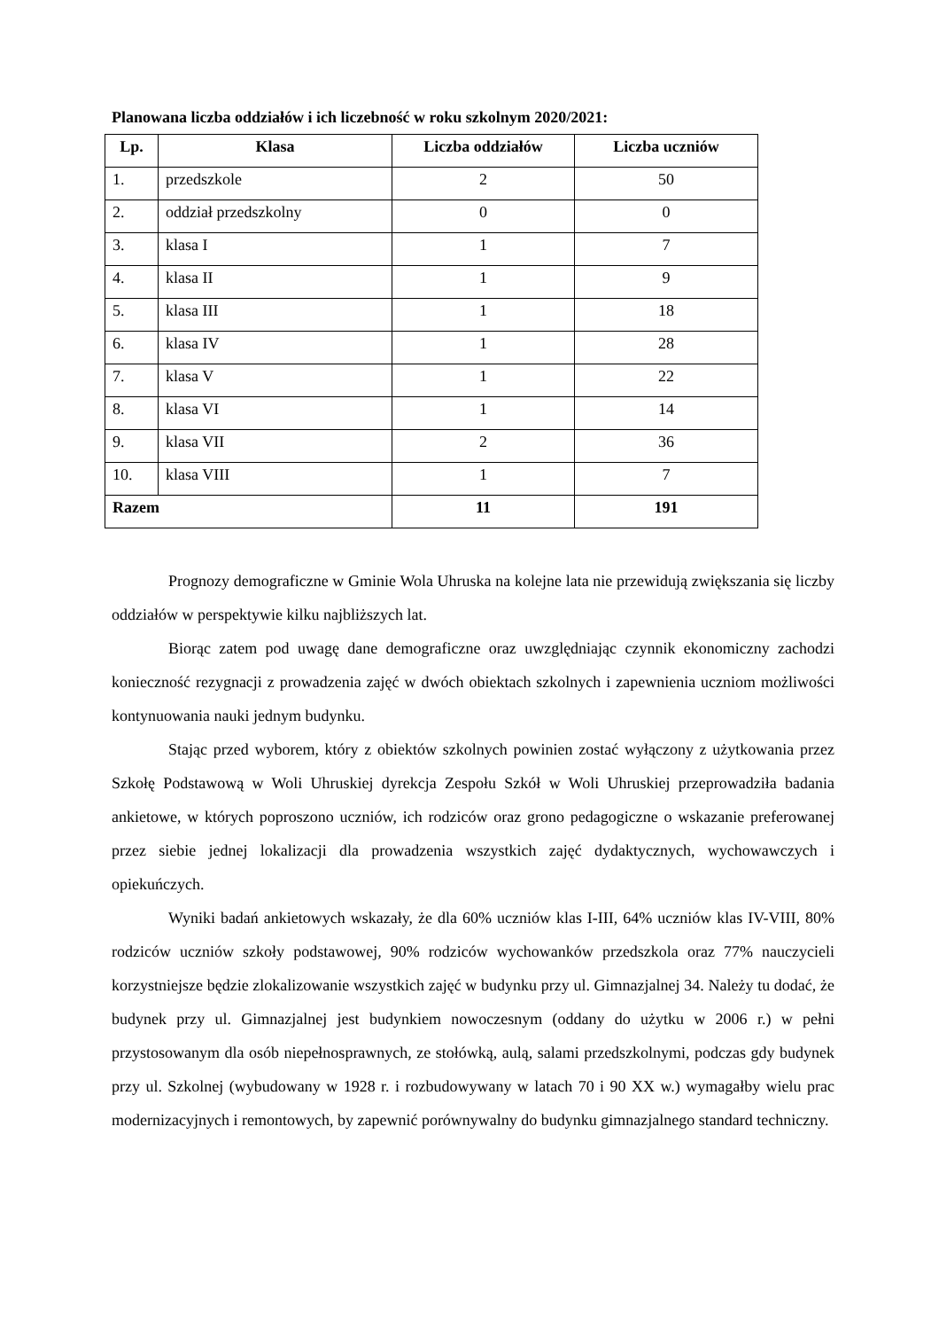Planowana liczba oddziałów i ich liczebność w roku szkolnym 2020/2021:
| Lp. | Klasa | Liczba oddziałów | Liczba uczniów |
| --- | --- | --- | --- |
| 1. | przedszkole | 2 | 50 |
| 2. | oddział przedszkolny | 0 | 0 |
| 3. | klasa I | 1 | 7 |
| 4. | klasa II | 1 | 9 |
| 5. | klasa III | 1 | 18 |
| 6. | klasa IV | 1 | 28 |
| 7. | klasa V | 1 | 22 |
| 8. | klasa VI | 1 | 14 |
| 9. | klasa VII | 2 | 36 |
| 10. | klasa VIII | 1 | 7 |
| Razem | | 11 | 191 |
Prognozy demograficzne w Gminie Wola Uhruska na kolejne lata nie przewidują zwiększania się liczby oddziałów w perspektywie kilku najbliższych lat.
Biorąc zatem pod uwagę dane demograficzne oraz uwzględniając czynnik ekonomiczny zachodzi konieczność rezygnacji z prowadzenia zajęć w dwóch obiektach szkolnych i zapewnienia uczniom możliwości kontynuowania nauki jednym budynku.
Stając przed wyborem, który z obiektów szkolnych powinien zostać wyłączony z użytkowania przez Szkołę Podstawową w Woli Uhruskiej dyrekcja Zespołu Szkół w Woli Uhruskiej przeprowadziła badania ankietowe, w których poproszono uczniów, ich rodziców oraz grono pedagogiczne o wskazanie preferowanej przez siebie jednej lokalizacji dla prowadzenia wszystkich zajęć dydaktycznych, wychowawczych i opiekuńczych.
Wyniki badań ankietowych wskazały, że dla 60% uczniów klas I-III, 64% uczniów klas IV-VIII, 80% rodziców uczniów szkoły podstawowej, 90% rodziców wychowanków przedszkola oraz 77% nauczycieli korzystniejsze będzie zlokalizowanie wszystkich zajęć w budynku przy ul. Gimnazjalnej 34. Należy tu dodać, że budynek przy ul. Gimnazjalnej jest budynkiem nowoczesnym (oddany do użytku w 2006 r.) w pełni przystosowanym dla osób niepełnosprawnych, ze stołówką, aulą, salami przedszkolnymi, podczas gdy budynek przy ul. Szkolnej (wybudowany w 1928 r. i rozbudowywany w latach 70 i 90 XX w.) wymagałby wielu prac modernizacyjnych i remontowych, by zapewnić porównywalny do budynku gimnazjalnego standard techniczny.